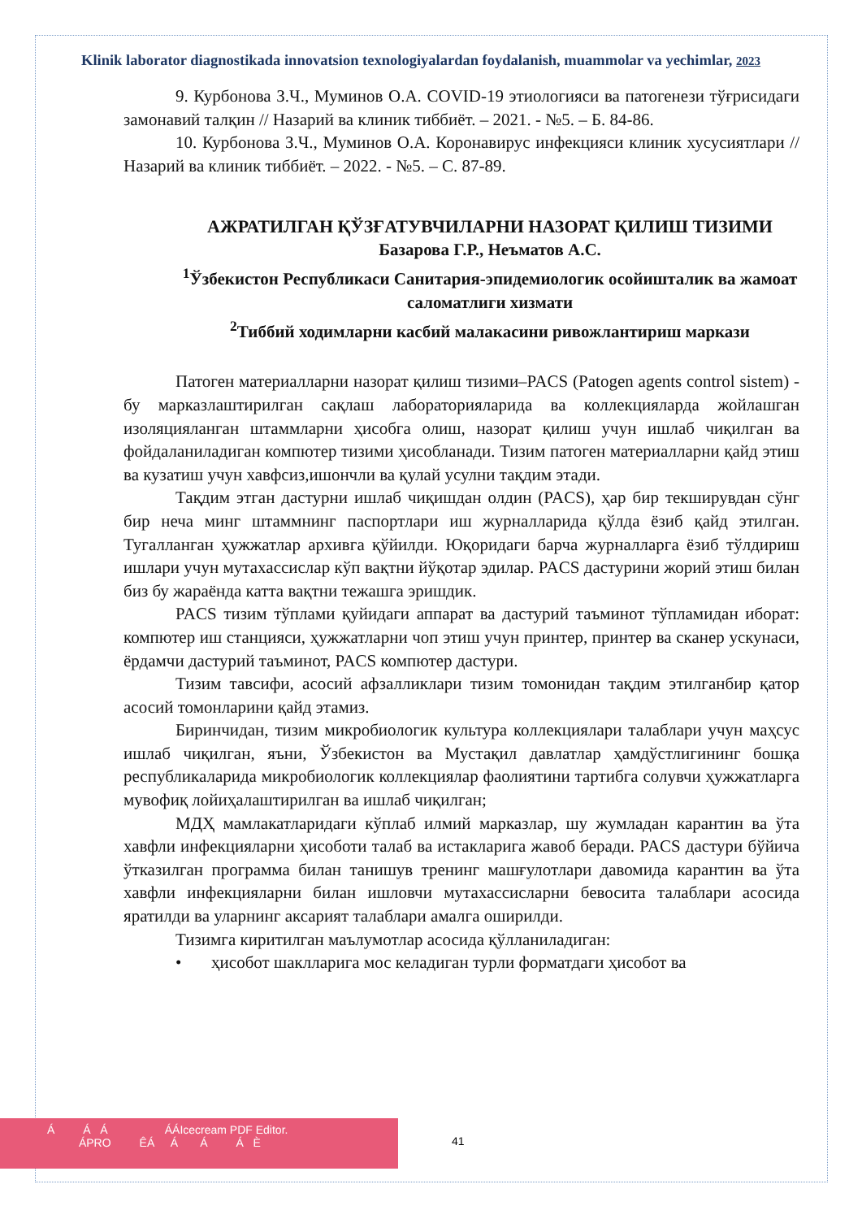Klinik laborator diagnostikada innovatsion texnologiyalardan foydalanish, muammolar va yechimlar, 2023
9. Курбонова З.Ч., Муминов О.А. COVID-19 этиологияси ва патогенези тўғрисидаги замонавий талқин // Назарий ва клиник тиббиёт. – 2021. - №5. – Б. 84-86.
10. Курбонова З.Ч., Муминов О.А. Коронавирус инфекцияси клиник хусусиятлари // Назарий ва клиник тиббиёт. – 2022. - №5. – С. 87-89.
АЖРАТИЛГАН ҚЎЗҒАТУВЧИЛАРНИ НАЗОРАТ ҚИЛИШ ТИЗИМИ
Базарова Г.Р., Неъматов А.С.
<sup>1</sup> Ўзбекистон Республикаси Санитария-эпидемиологик осойишталик ва жамоат саломатлиги хизмати
<sup>2</sup> Тиббий ходимларни касбий малакасини ривожлантириш маркази
Патоген материалларни назорат қилиш тизими–PACS (Patogen agents control sistem) - бу марказлаштирилган сақлаш лабораторияларида ва коллекцияларда жойлашган изоляцияланган штаммларни ҳисобга олиш, назорат қилиш учун ишлаб чиқилган ва фойдаланиладиган компютер тизими ҳисобланади. Тизим патоген материалларни қайд этиш ва кузатиш учун хавфсиз,ишончли ва қулай усулни тақдим этади.
Тақдим этган дастурни ишлаб чиқишдан олдин (PACS), ҳар бир текширувдан сўнг бир неча минг штаммнинг паспортлари иш журналларида қўлда ёзиб қайд этилган. Тугалланган ҳужжатлар архивга қўйилди. Юқоридаги барча журналларга ёзиб тўлдириш ишлари учун мутахассислар кўп вақтни йўқотар эдилар. PACS дастурини жорий этиш билан биз бу жараёнда катта вақтни тежашга эришдик.
PACS тизим тўплами қуйидаги аппарат ва дастурий таъминот тўпламидан иборат: компютер иш станцияси, ҳужжатларни чоп этиш учун принтер, принтер ва сканер ускунаси, ёрдамчи дастурий таъминот, PACS компютер дастури.
Тизим тавсифи, асосий афзалликлари тизим томонидан тақдим этилганбир қатор асосий томонларини қайд этамиз.
Биринчидан, тизим микробиологик культура коллекциялари талаблари учун маҳсус ишлаб чиқилган, яъни, Ўзбекистон ва Мустақил давлатлар ҳамдўстлигининг бошқа республикаларида микробиологик коллекциялар фаолиятини тартибга солувчи ҳужжатларга мувофиқ лойиҳалаштирилган ва ишлаб чиқилган;
МДҲ мамлакатларидаги кўплаб илмий марказлар, шу жумладан карантин ва ўта хавфли инфекцияларни ҳисоботи талаб ва истакларига жавоб беради. PACS дастури бўйича ўтказилган программа билан танишув тренинг машғулотлари давомида карантин ва ўта хавфли инфекцияларни билан ишловчи мутахассисларни бевосита талаблари асосида яратилди ва уларнинг аксарият талаблари амалга оширилди.
Тизимга киритилган маълумотлар асосида қўлланиладиган:
• ҳисобот шаклларига мос келадиган турли форматдаги ҳисобот ва
Á Á Á ÁÁIcecream PDF Editor.
ÁPRO ÊÁ Á Á Á È
41